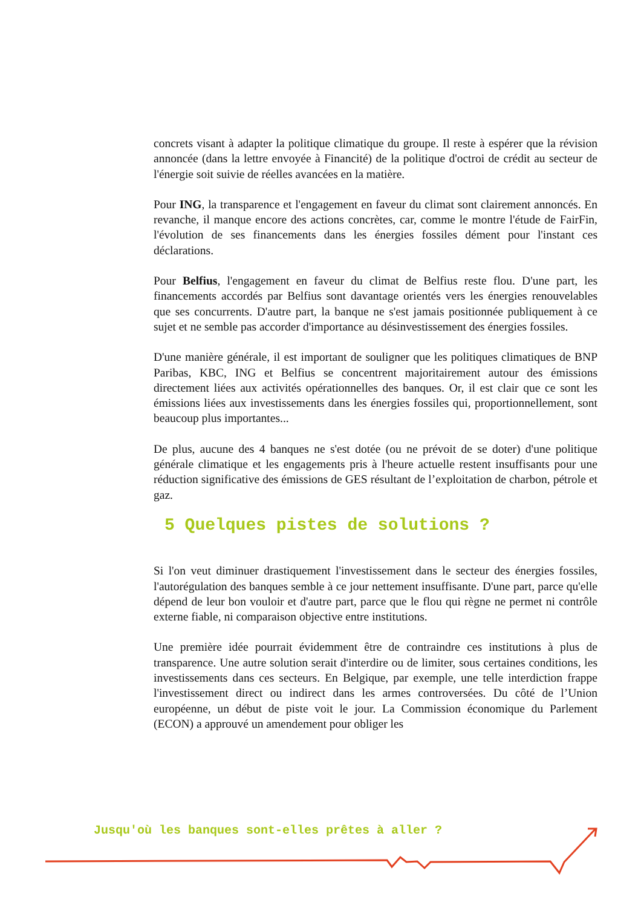concrets visant à adapter la politique climatique du groupe. Il reste à espérer que la révision annoncée (dans la lettre envoyée à Financité) de la politique d'octroi de crédit au secteur de l'énergie soit suivie de réelles avancées en la matière.
Pour ING, la transparence et l'engagement en faveur du climat sont clairement annoncés. En revanche, il manque encore des actions concrètes, car, comme le montre l'étude de FairFin, l'évolution de ses financements dans les énergies fossiles dément pour l'instant ces déclarations.
Pour Belfius, l'engagement en faveur du climat de Belfius reste flou. D'une part, les financements accordés par Belfius sont davantage orientés vers les énergies renouvelables que ses concurrents. D'autre part, la banque ne s'est jamais positionnée publiquement à ce sujet et ne semble pas accorder d'importance au désinvestissement des énergies fossiles.
D'une manière générale, il est important de souligner que les politiques climatiques de BNP Paribas, KBC, ING et Belfius se concentrent majoritairement autour des émissions directement liées aux activités opérationnelles des banques. Or, il est clair que ce sont les émissions liées aux investissements dans les énergies fossiles qui, proportionnellement, sont beaucoup plus importantes...
De plus, aucune des 4 banques ne s'est dotée (ou ne prévoit de se doter) d'une politique générale climatique et les engagements pris à l'heure actuelle restent insuffisants pour une réduction significative des émissions de GES résultant de l’exploitation de charbon, pétrole et gaz.
5 Quelques pistes de solutions ?
Si l'on veut diminuer drastiquement l'investissement dans le secteur des énergies fossiles, l'autorégulation des banques semble à ce jour nettement insuffisante. D'une part, parce qu'elle dépend de leur bon vouloir et d'autre part, parce que le flou qui règne ne permet ni contrôle externe fiable, ni comparaison objective entre institutions.
Une première idée pourrait évidemment être de contraindre ces institutions à plus de transparence. Une autre solution serait d'interdire ou de limiter, sous certaines conditions, les investissements dans ces secteurs. En Belgique, par exemple, une telle interdiction frappe l'investissement direct ou indirect dans les armes controversées. Du côté de l’Union européenne, un début de piste voit le jour. La Commission économique du Parlement (ECON) a approuvé un amendement pour obliger les
Jusqu'où les banques sont-elles prêtes à aller ?